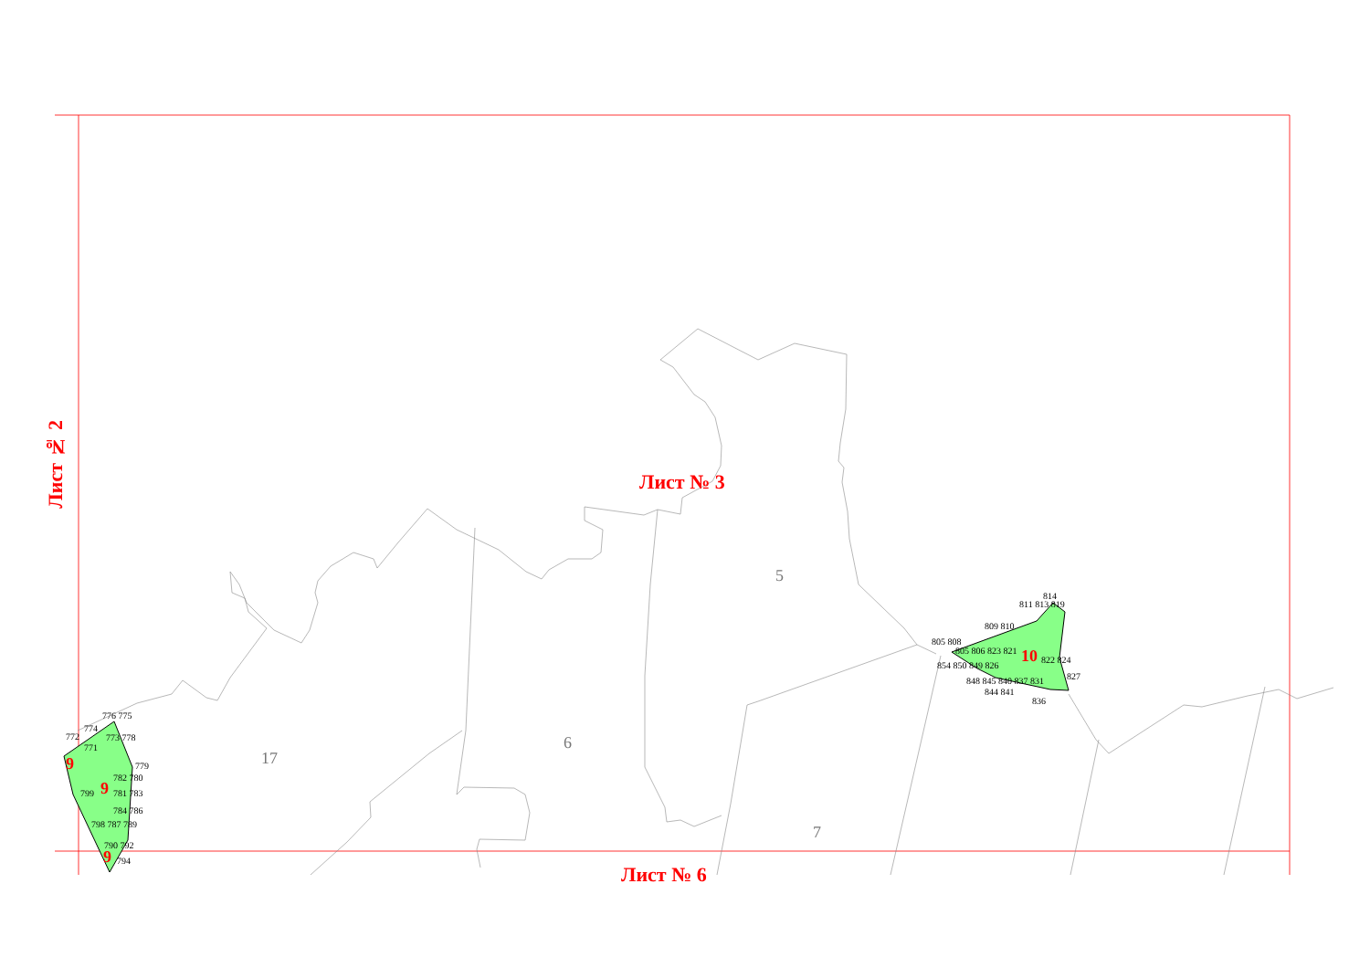Лист № 3
Лист № 6
Лист № 2
17
6
5
7
9
9
9
10
776 775
774
773 778
772
771
779
782 780
799 781 783
784 786
798 787 789
790 792
794
814
811 813 819
809 810
805 808
805 806 823 821
822 824
854 850 849 826
827
848 845 840 837 831
844 841
836